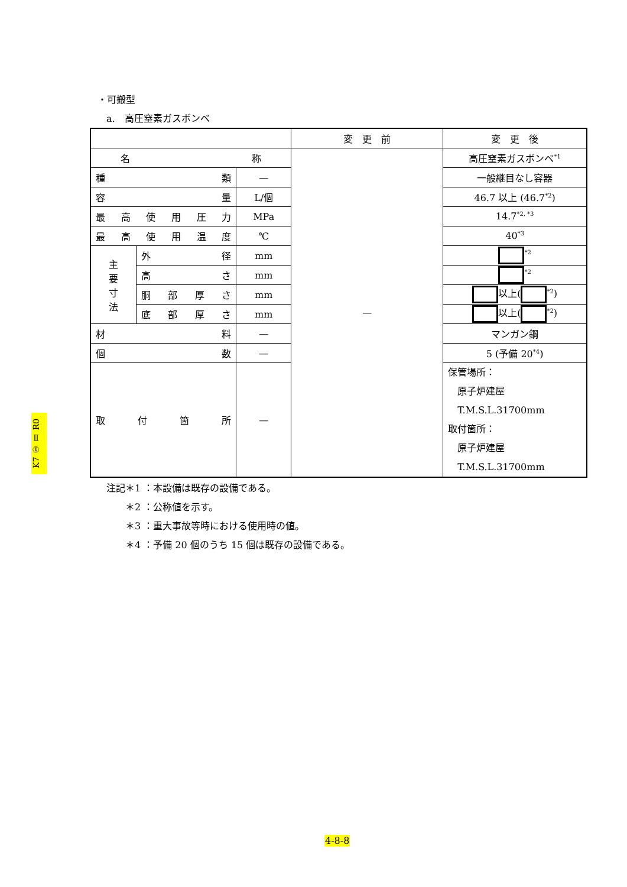・可搬型
a.　高圧窒素ガスボンベ
| | | | 変 更 前 | 変 更 後 |
| 名 称 | | | — | 高圧窒素ガスボンベ<sup>*1</sup> |
| 種 類 | | — | | 一般継目なし容器 |
| 容 量 | | L/個 | | 46.7 以上 (46.7<sup>*2</sup>) |
| 最 高 使 用 圧 力 | | MPa | | 14.7<sup>*2, *3</sup> |
| 最 高 使 用 温 度 | | ℃ | | 40<sup>*3</sup> |
| 主 要 寸 法 | 外 径 | mm | | <sup>*2</sup> |
| | 高 さ | mm | | <sup>*2</sup> |
| | 胴 部 厚 さ | mm | | 以上( <sup>*2</sup>) |
| | 底 部 厚 さ | mm | | 以上( <sup>*2</sup>) |
| 材 料 | | — | | マンガン鋼 |
| 個 数 | | — | | 5 (予備 20<sup>*4</sup>) |
| 取 付 箇 所 | | — | | 保管場所： 原子炉建屋 T.M.S.L.31700mm 取付箇所： 原子炉建屋 T.M.S.L.31700mm |
注記＊1 ：本設備は既存の設備である。
　　＊2 ：公称値を示す。
　　＊3 ：重大事故等時における使用時の値。
　　＊4 ：予備 20 個のうち 15 個は既存の設備である。
K7 ① Ⅱ R0
4-8-8